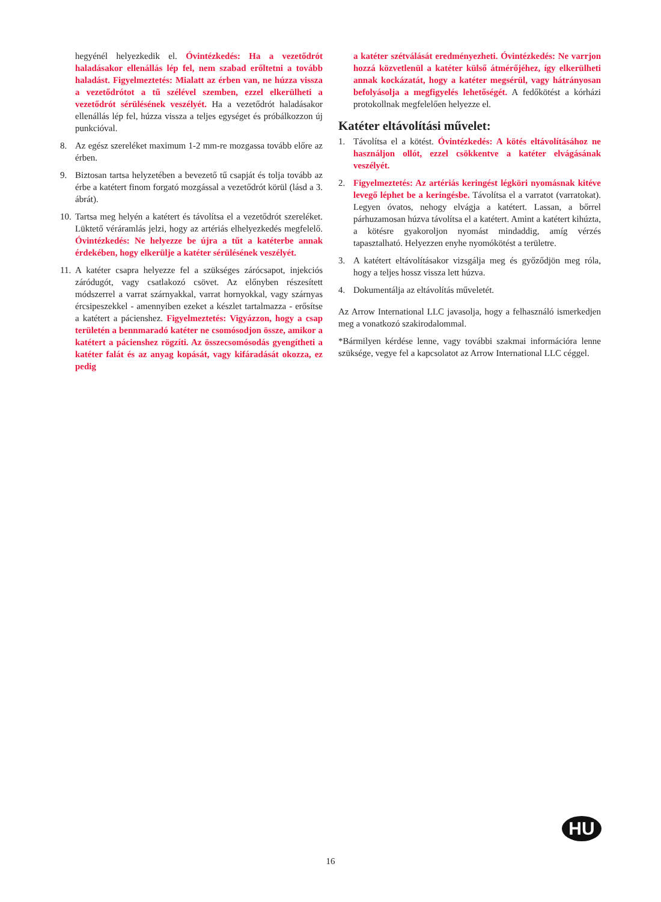hegyénél helyezkedik el. Óvintézkedés: Ha a vezetődrót haladásakor ellenállás lép fel, nem szabad erőltetni a tovább haladást. Figyelmeztetés: Mialatt az érben van, ne húzza vissza a vezetődrótot a tű szélével szemben, ezzel elkerülheti a vezetődrót sérülésének veszélyét. Ha a vezetődrót haladásakor ellenállás lép fel, húzza vissza a teljes egységet és próbálkozzon új punkcióval.
8. Az egész szereléket maximum 1-2 mm-re mozgassa tovább előre az érben.
9. Biztosan tartsa helyzetében a bevezető tű csapját és tolja tovább az érbe a katétert finom forgató mozgással a vezetődrót körül (lásd a 3. ábrát).
10. Tartsa meg helyén a katétert és távolítsa el a vezetődrót szereléket. Lüktető véráramlás jelzi, hogy az artériás elhelyezkedés megfelelő. Óvintézkedés: Ne helyezze be újra a tűt a katéterbe annak érdekében, hogy elkerülje a katéter sérülésének veszélyét.
11. A katéter csapra helyezze fel a szükséges zárócsapot, injekciós záródugót, vagy csatlakozó csövet. Az előnyben részesített módszerrel a varrat szárnyakkal, varrat hornyokkal, vagy szárnyas ércsipeszekkel - amennyiben ezeket a készlet tartalmazza - erősítse a katétert a pácienshez. Figyelmeztetés: Vigyázzon, hogy a csap területén a bennmaradó katéter ne csomósodjon össze, amikor a katétert a pácienshez rögzíti. Az összecsomósodás gyengítheti a katéter falát és az anyag kopását, vagy kifáradását okozza, ez pedig
a katéter szétválását eredményezheti. Óvintézkedés: Ne varrjon hozzá közvetlenül a katéter külső átmérőjéhez, így elkerülheti annak kockázatát, hogy a katéter megsérül, vagy hátrányosan befolyásolja a megfigyelés lehetőségét. A fedőkötést a kórházi protokollnak megfelelően helyezze el.
Katéter eltávolítási művelet:
1. Távolítsa el a kötést. Óvintézkedés: A kötés eltávolításához ne használjon ollót, ezzel csökkentve a katéter elvágásának veszélyét.
2. Figyelmeztetés: Az artériás keringést légköri nyomásnak kitéve levegő léphet be a keringésbe. Távolítsa el a varratot (varratokat). Legyen óvatos, nehogy elvágja a katétert. Lassan, a bőrrel párhuzamosan húzva távolítsa el a katétert. Amint a katétert kihúzta, a kötésre gyakoroljon nyomást mindaddig, amíg vérzés tapasztalható. Helyezzen enyhe nyomókötést a területre.
3. A katétert eltávolításakor vizsgálja meg és győződjön meg róla, hogy a teljes hossz vissza lett húzva.
4. Dokumentálja az eltávolítás műveletét.
Az Arrow International LLC javasolja, hogy a felhasználó ismerkedjen meg a vonatkozó szakirodalommal.
*Bármilyen kérdése lenne, vagy további szakmai információra lenne szüksége, vegye fel a kapcsolatot az Arrow International LLC céggel.
HU
16